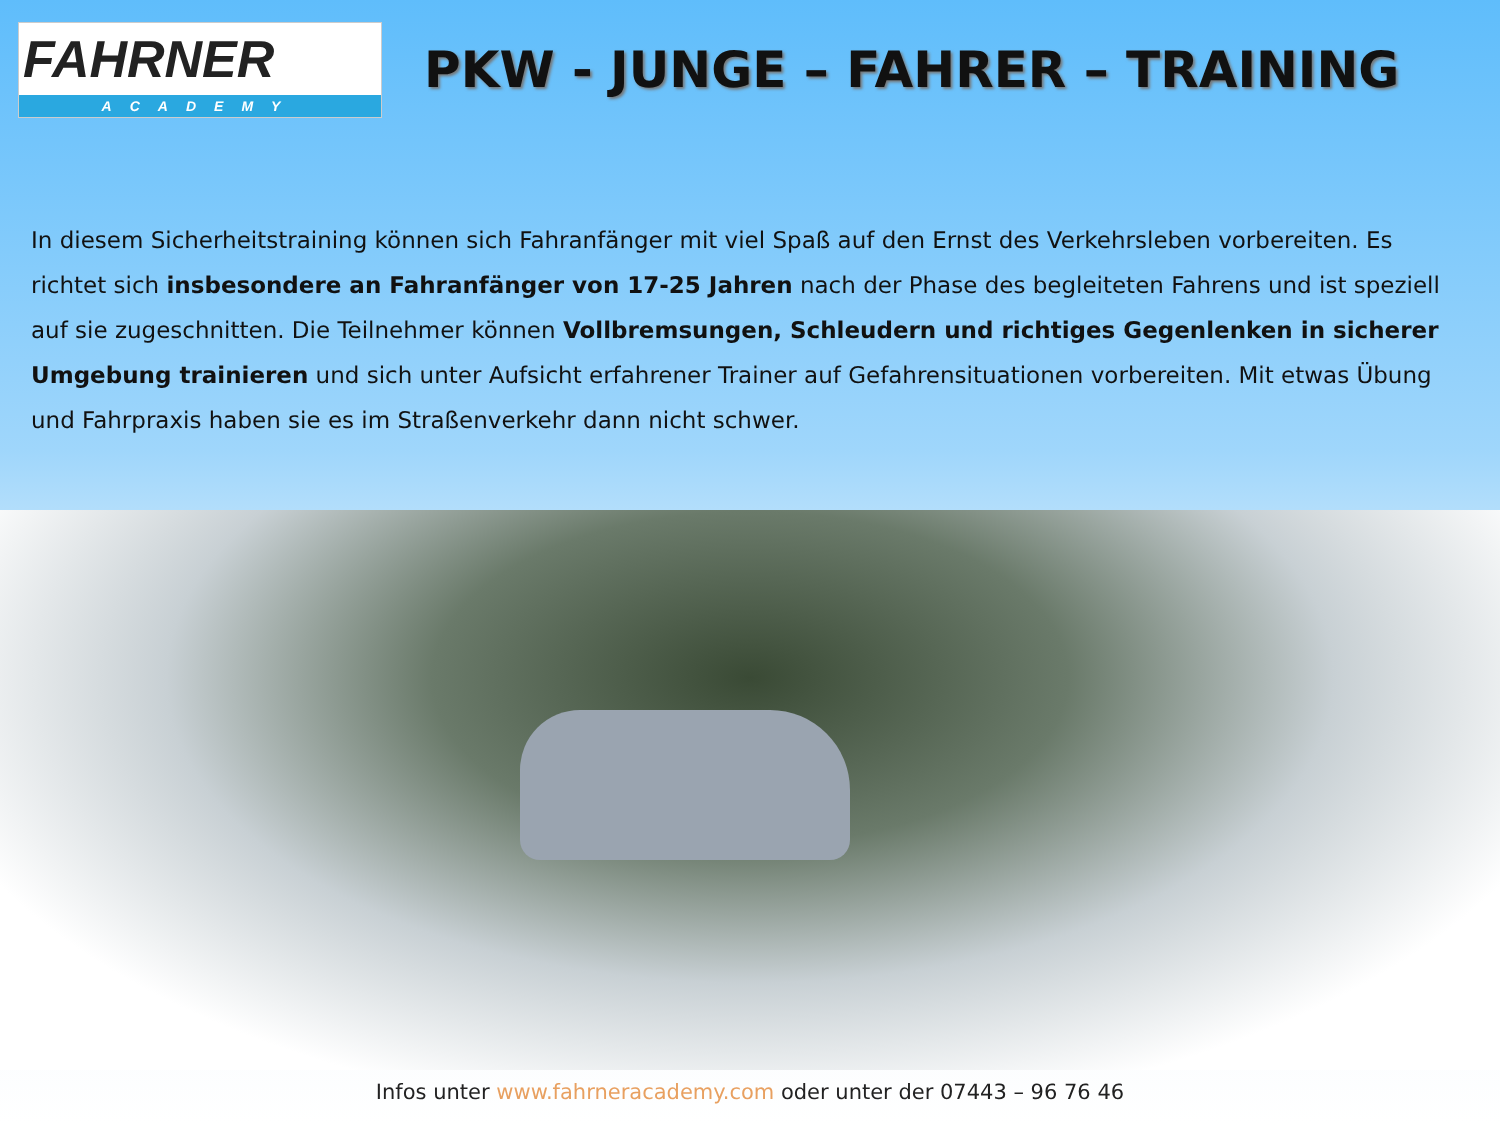FAHRNER
ACADEMY
PKW - JUNGE – FAHRER – TRAINING
In diesem Sicherheitstraining können sich Fahranfänger mit viel Spaß auf den Ernst des Verkehrsleben vorbereiten. Es richtet sich insbesondere an Fahranfänger von 17-25 Jahren nach der Phase des begleiteten Fahrens und ist speziell auf sie zugeschnitten. Die Teilnehmer können Vollbremsungen, Schleudern und richtiges Gegenlenken in sicherer Umgebung trainieren und sich unter Aufsicht erfahrener Trainer auf Gefahrensituationen vorbereiten. Mit etwas Übung und Fahrpraxis haben sie es im Straßenverkehr dann nicht schwer.
Infos unter www.fahrneracademy.com oder unter der 07443 – 96 76 46